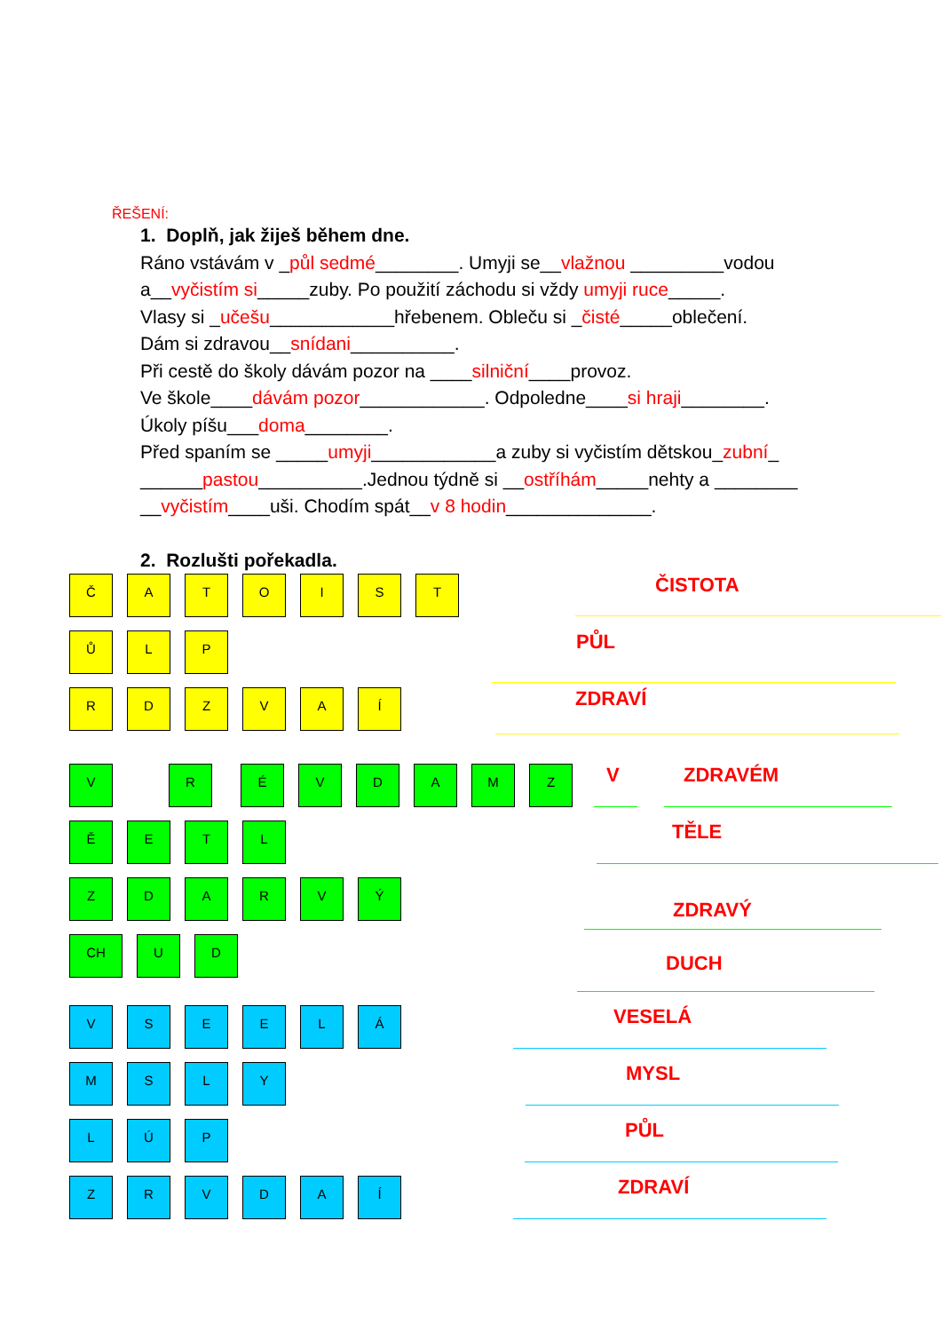ŘEŠENÍ:
1. Doplň, jak žiješ během dne.
Ráno vstávám v _půl sedmé________. Umyji se__vlažnou _________vodou a__vyčistím si_____zuby. Po použití záchodu si vždy umyji ruce_____.
Vlasy si _učešu____________hřebenem. Obleču si _čisté_____oblečení.
Dám si zdravou__snídani__________.
Při cestě do školy dávám pozor na ____silniční____provoz.
Ve škole____dávám pozor____________. Odpoledne____si hraji________.
Úkoly píšu___doma________.
Před spaním se _____umyji____________a zuby si vyčistím dětskou_zubní_ ______pastou__________.Jednou týdně si __ostříhám_____nehty a ________ __vyčistím____uši. Chodím spát__v 8 hodin______________.
2. Rozlušti pořekadla.
Č A T O I S T
ČISTOTA
Ů L P
PŮL
R D Z V A Í
ZDRAVÍ
V R É V D A M Z
V ZDRAVÉM
Ě E T L
TĚLE
Z D A R V Ý
ZDRAVÝ
CH U D
DUCH
V S E E L Á
VESELÁ
M S L Y
MYSL
L Ú P
PŮL
Z R V D A Í
ZDRAVÍ